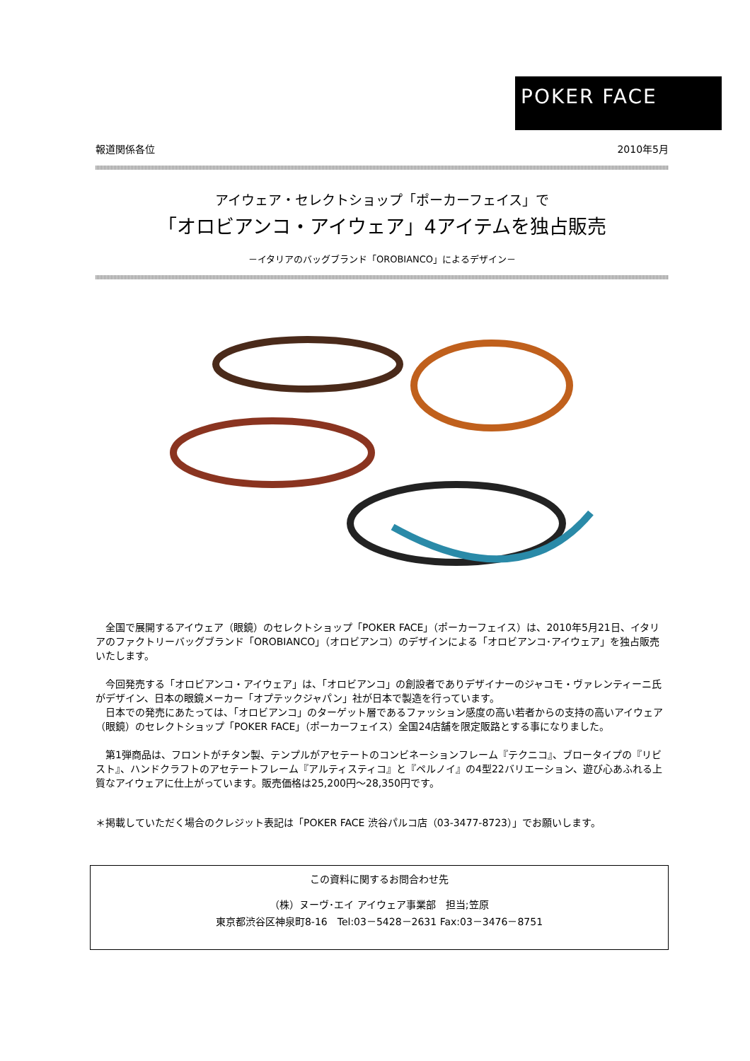POKER FACE
報道関係各位 2010年5月
アイウェア・セレクトショップ「ポーカーフェイス」で
「オロビアンコ・アイウェア」4アイテムを独占販売
－イタリアのバッグブランド「OROBIANCO」によるデザイン－
　全国で展開するアイウェア（眼鏡）のセレクトショップ「POKER FACE」（ポーカーフェイス）は、2010年5月21日、イタリアのファクトリーバッグブランド「OROBIANCO」（オロビアンコ）のデザインによる「オロビアンコ･アイウェア」を独占販売いたします。
　今回発売する「オロビアンコ・アイウェア」は、「オロビアンコ」の創設者でありデザイナーのジャコモ・ヴァレンティーニ氏がデザイン、日本の眼鏡メーカー「オプテックジャパン」社が日本で製造を行っています。
　日本での発売にあたっては、「オロビアンコ」のターゲット層であるファッション感度の高い若者からの支持の高いアイウェア（眼鏡）のセレクトショップ「POKER FACE」（ポーカーフェイス）全国24店舗を限定販路とする事になりました。
　第1弾商品は、フロントがチタン製、テンプルがアセテートのコンビネーションフレーム『テクニコ』、ブロータイプの『リビスト』、ハンドクラフトのアセテートフレーム『アルティスティコ』と『ペルノイ』の4型22バリエーション、遊び心あふれる上質なアイウェアに仕上がっています。販売価格は25,200円～28,350円です。
＊掲載していただく場合のクレジット表記は「POKER FACE 渋谷パルコ店（03-3477-8723）」でお願いします。
この資料に関するお問合わせ先
（株）ヌーヴ･エイ アイウェア事業部　担当;笠原
東京都渋谷区神泉町8-16　Tel:03－5428－2631 Fax:03－3476－8751